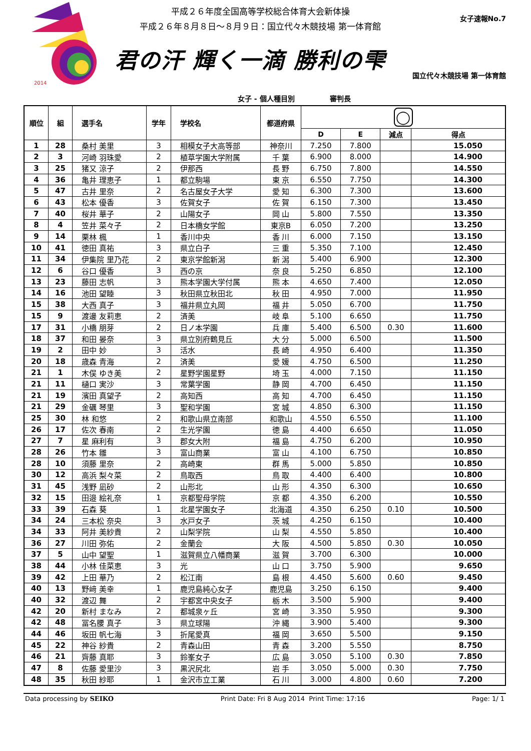2014
平成２６年度全国高等学校総合体育大会新体操
平成２６年８月８日～８月９日：国立代々木競技場 第一体育館
女子速報No.7
君の汗 輝く一滴 勝利の雫
国立代々木競技場 第一体育館
女子 - 個人種目別 審判長
| 順位 | 組 | 選手名 | 学年 | 学校名 | 都道府県 | ◯ | | | |
| --- | --- | --- | --- | --- | --- | --- | --- | --- | --- |
| | | | | | | D | E | 減点 | 得点 |
| 1 | 28 | 桑村 美里 | 3 | 相模女子大高等部 | 神奈川 | 7.250 | 7.800 | | 15.050 |
| 2 | 3 | 河崎 羽珠愛 | 2 | 植草学園大学附属 | 千 葉 | 6.900 | 8.000 | | 14.900 |
| 3 | 25 | 猪又 涼子 | 2 | 伊那西 | 長 野 | 6.750 | 7.800 | | 14.550 |
| 4 | 36 | 亀井 理恵子 | 1 | 都立駒場 | 東 京 | 6.550 | 7.750 | | 14.300 |
| 5 | 47 | 古井 里奈 | 2 | 名古屋女子大学 | 愛 知 | 6.300 | 7.300 | | 13.600 |
| 6 | 43 | 松本 優香 | 3 | 佐賀女子 | 佐 賀 | 6.150 | 7.300 | | 13.450 |
| 7 | 40 | 桜井 華子 | 2 | 山陽女子 | 岡 山 | 5.800 | 7.550 | | 13.350 |
| 8 | 4 | 笠井 菜々子 | 2 | 日本橋女学館 | 東京B | 6.050 | 7.200 | | 13.250 |
| 9 | 14 | 栗林 楓 | 1 | 香川中央 | 香 川 | 6.000 | 7.150 | | 13.150 |
| 10 | 41 | 徳田 真祐 | 3 | 県立白子 | 三 重 | 5.350 | 7.100 | | 12.450 |
| 11 | 34 | 伊集院 里乃花 | 2 | 東京学館新潟 | 新 潟 | 5.400 | 6.900 | | 12.300 |
| 12 | 6 | 谷口 優香 | 3 | 西の京 | 奈 良 | 5.250 | 6.850 | | 12.100 |
| 13 | 23 | 藤田 志帆 | 3 | 熊本学園大学付属 | 熊 本 | 4.650 | 7.400 | | 12.050 |
| 14 | 16 | 池田 望睦 | 3 | 秋田県立秋田北 | 秋 田 | 4.950 | 7.000 | | 11.950 |
| 15 | 38 | 大西 真子 | 3 | 福井県立丸岡 | 福 井 | 5.050 | 6.700 | | 11.750 |
| 15 | 9 | 渡邊 友莉恵 | 2 | 済美 | 岐 阜 | 5.100 | 6.650 | | 11.750 |
| 17 | 31 | 小橋 朋芽 | 2 | 日ノ本学園 | 兵 庫 | 5.400 | 6.500 | 0.30 | 11.600 |
| 18 | 37 | 和田 晏奈 | 3 | 県立別府鶴見丘 | 大 分 | 5.000 | 6.500 | | 11.500 |
| 19 | 2 | 田中 妙 | 3 | 活水 | 長 崎 | 4.950 | 6.400 | | 11.350 |
| 20 | 18 | 歳森 青海 | 2 | 済美 | 愛 媛 | 4.750 | 6.500 | | 11.250 |
| 21 | 1 | 木俣 ゆき美 | 2 | 星野学園星野 | 埼 玉 | 4.000 | 7.150 | | 11.150 |
| 21 | 11 | 樋口 実沙 | 3 | 常葉学園 | 静 岡 | 4.700 | 6.450 | | 11.150 |
| 21 | 19 | 濱田 真望子 | 2 | 高知西 | 高 知 | 4.700 | 6.450 | | 11.150 |
| 21 | 29 | 金礪 琴里 | 3 | 聖和学園 | 宮 城 | 4.850 | 6.300 | | 11.150 |
| 25 | 30 | 林 和悠 | 2 | 和歌山県立南部 | 和歌山 | 4.550 | 6.550 | | 11.100 |
| 26 | 17 | 佐次 春南 | 2 | 生光学園 | 徳 島 | 4.400 | 6.650 | | 11.050 |
| 27 | 7 | 星 麻利有 | 3 | 郡女大附 | 福 島 | 4.750 | 6.200 | | 10.950 |
| 28 | 26 | 竹本 雛 | 3 | 富山商業 | 富 山 | 4.100 | 6.750 | | 10.850 |
| 28 | 10 | 須藤 里奈 | 2 | 高崎東 | 群 馬 | 5.000 | 5.850 | | 10.850 |
| 30 | 12 | 高浜 梨々菜 | 2 | 鳥取西 | 鳥 取 | 4.400 | 6.400 | | 10.800 |
| 31 | 45 | 浅野 凪砂 | 2 | 山形北 | 山 形 | 4.350 | 6.300 | | 10.650 |
| 32 | 15 | 田邉 絵礼奈 | 1 | 京都聖母学院 | 京 都 | 4.350 | 6.200 | | 10.550 |
| 33 | 39 | 石森 葵 | 1 | 北星学園女子 | 北海道 | 4.350 | 6.250 | 0.10 | 10.500 |
| 34 | 24 | 三本松 奈央 | 3 | 水戸女子 | 茨 城 | 4.250 | 6.150 | | 10.400 |
| 34 | 33 | 阿井 美紗貴 | 2 | 山梨学院 | 山 梨 | 4.550 | 5.850 | | 10.400 |
| 36 | 27 | 川田 弥佑 | 2 | 金蘭会 | 大 阪 | 4.500 | 5.850 | 0.30 | 10.050 |
| 37 | 5 | 山中 望聖 | 1 | 滋賀県立八幡商業 | 滋 賀 | 3.700 | 6.300 | | 10.000 |
| 38 | 44 | 小林 佳菜恵 | 3 | 光 | 山 口 | 3.750 | 5.900 | | 9.650 |
| 39 | 42 | 上田 華乃 | 2 | 松江南 | 島 根 | 4.450 | 5.600 | 0.60 | 9.450 |
| 40 | 13 | 野﨑 美幸 | 1 | 鹿児島純心女子 | 鹿児島 | 3.250 | 6.150 | | 9.400 |
| 40 | 32 | 渡辺 舞 | 2 | 宇都宮中央女子 | 栃 木 | 3.500 | 5.900 | | 9.400 |
| 42 | 20 | 新村 まなみ | 2 | 都城泉ヶ丘 | 宮 崎 | 3.350 | 5.950 | | 9.300 |
| 42 | 48 | 冨名腰 真子 | 3 | 県立球陽 | 沖 縄 | 3.900 | 5.400 | | 9.300 |
| 44 | 46 | 坂田 帆七海 | 3 | 折尾愛真 | 福 岡 | 3.650 | 5.500 | | 9.150 |
| 45 | 22 | 神谷 紗貴 | 2 | 青森山田 | 青 森 | 3.200 | 5.550 | | 8.750 |
| 46 | 21 | 齊藤 真耶 | 3 | 鈴峯女子 | 広 島 | 3.050 | 5.100 | 0.30 | 7.850 |
| 47 | 8 | 佐藤 愛里沙 | 3 | 黒沢尻北 | 岩 手 | 3.050 | 5.000 | 0.30 | 7.750 |
| 48 | 35 | 秋田 紗耶 | 1 | 金沢市立工業 | 石 川 | 3.000 | 4.800 | 0.60 | 7.200 |
Data processing by SEIKO Print Date: Fri 8 Aug 2014 Print Time: 17:16 Page: 1/ 1